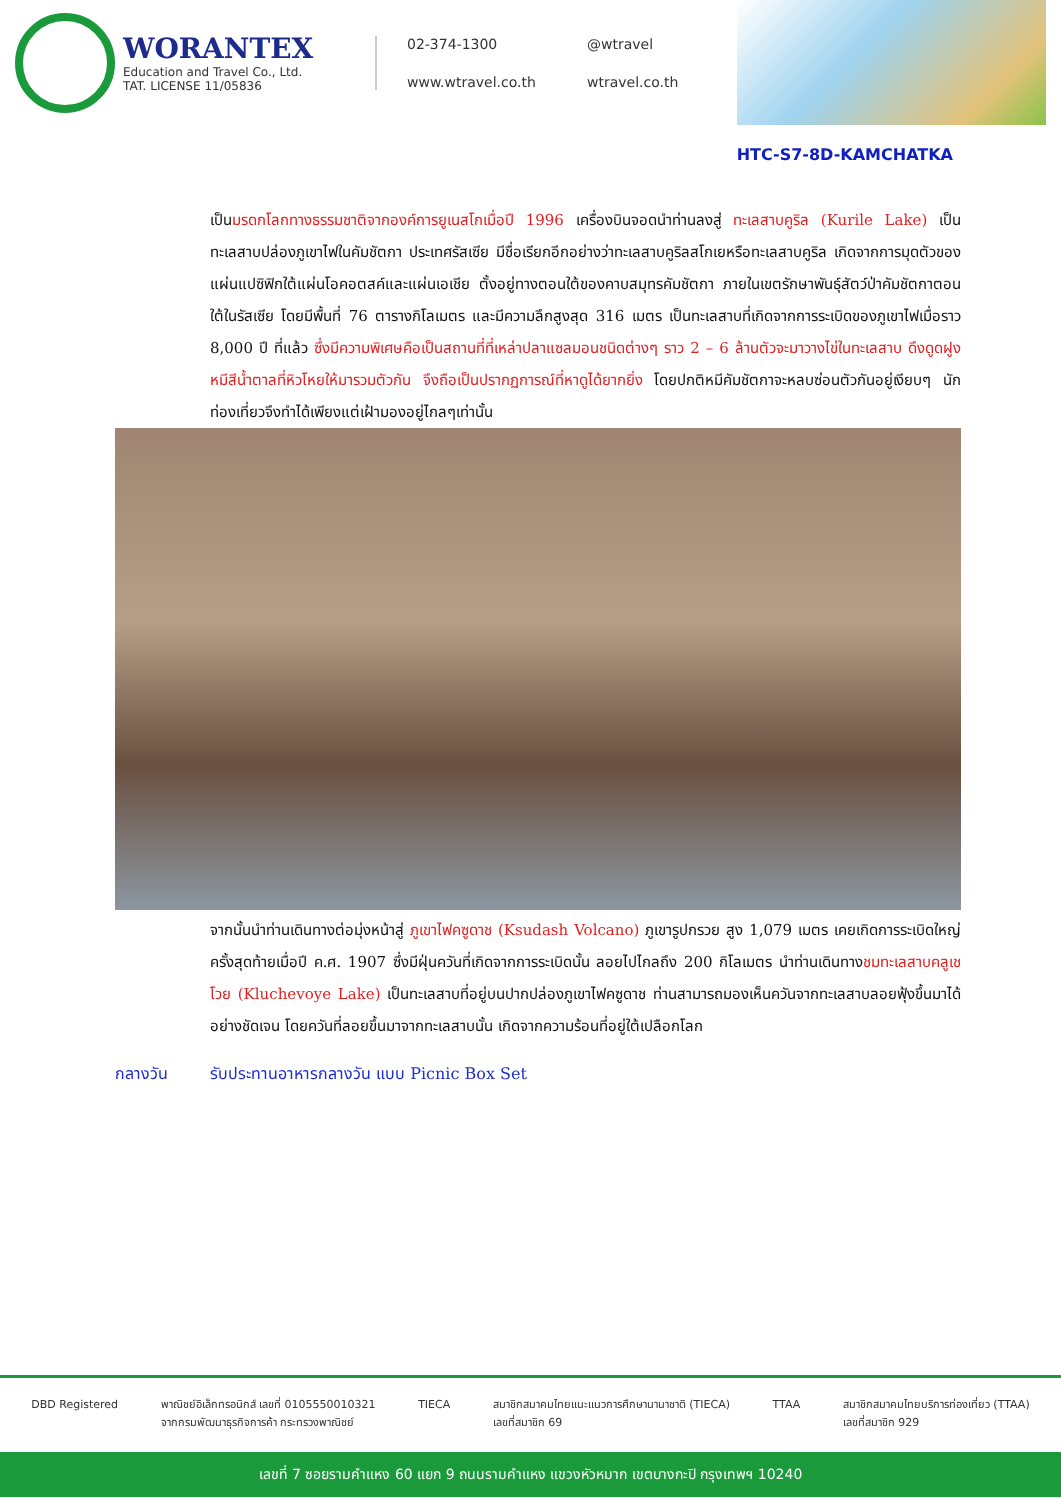WORANTEX
Education and Travel Co., Ltd.
TAT. LICENSE 11/05836
02-374-1300
@wtravel
www.wtravel.co.th
wtravel.co.th
HTC-S7-8D-KAMCHATKA
เป็นมรดกโลกทางธรรมชาติจากองค์การยูเนสโกเมื่อปี 1996 เครื่องบินจอดนำท่านลงสู่ ทะเลสาบคูริล (Kurile Lake) เป็นทะเลสาบปล่องภูเขาไฟในคัมชัตกา ประเทศรัสเซีย มีชื่อเรียกอีกอย่างว่าทะเลสาบคูริลสโกเยหรือทะเลสาบคูริล เกิดจากการมุดตัวของแผ่นแปซิฟิกใต้แผ่นโอคอตสค์และแผ่นเอเชีย ตั้งอยู่ทางตอนใต้ของคาบสมุทรคัมชัตกา ภายในเขตรักษาพันธุ์สัตว์ป่าคัมชัตกาตอนใต้ในรัสเซีย โดยมีพื้นที่ 76 ตารางกิโลเมตร และมีความลึกสูงสุด 316 เมตร เป็นทะเลสาบที่เกิดจากการระเบิดของภูเขาไฟเมื่อราว 8,000 ปี ที่แล้ว ซึ่งมีความพิเศษคือเป็นสถานที่ที่เหล่าปลาแซลมอนชนิดต่างๆ ราว 2 – 6 ล้านตัวจะมาวางไข่ในทะเลสาบ ดึงดูดฝูงหมีสีน้ำตาลที่หิวโหยให้มารวมตัวกัน จึงถือเป็นปรากฏการณ์ที่หาดูได้ยากยิ่ง โดยปกติหมีคัมชัตกาจะหลบซ่อนตัวกันอยู่เงียบๆ นักท่องเที่ยวจึงทำได้เพียงแต่เฝ้ามองอยู่ไกลๆเท่านั้น
จากนั้นนำท่านเดินทางต่อมุ่งหน้าสู่ ภูเขาไฟคซูดาช (Ksudash Volcano) ภูเขารูปกรวย สูง 1,079 เมตร เคยเกิดการระเบิดใหญ่ครั้งสุดท้ายเมื่อปี ค.ศ. 1907 ซึ่งมีฝุ่นควันที่เกิดจากการระเบิดนั้น ลอยไปไกลถึง 200 กิโลเมตร นำท่านเดินทางชมทะเลสาบคลูเชโวย (Kluchevoye Lake) เป็นทะเลสาบที่อยู่บนปากปล่องภูเขาไฟคซูดาช ท่านสามารถมองเห็นควันจากทะเลสาบลอยฟุ้งขึ้นมาได้อย่างชัดเจน โดยควันที่ลอยขึ้นมาจากทะเลสาบนั้น เกิดจากความร้อนที่อยู่ใต้เปลือกโลก
กลางวัน รับประทานอาหารกลางวัน แบบ Picnic Box Set
DBD Registered พาณิชย์อิเล็กทรอนิกส์ เลขที่ 0105550010321
จากกรมพัฒนาธุรกิจการค้า กระทรวงพาณิชย์
TIECA สมาชิกสมาคมไทยแนะแนวการศึกษานานาชาติ (TIECA)
เลขที่สมาชิก 69
TTAA สมาชิกสมาคมไทยบริการท่องเที่ยว (TTAA)
เลขที่สมาชิก 929
เลขที่ 7 ซอยรามคำแหง 60 แยก 9 ถนนรามคำแหง แขวงหัวหมาก เขตบางกะปิ กรุงเทพฯ 10240